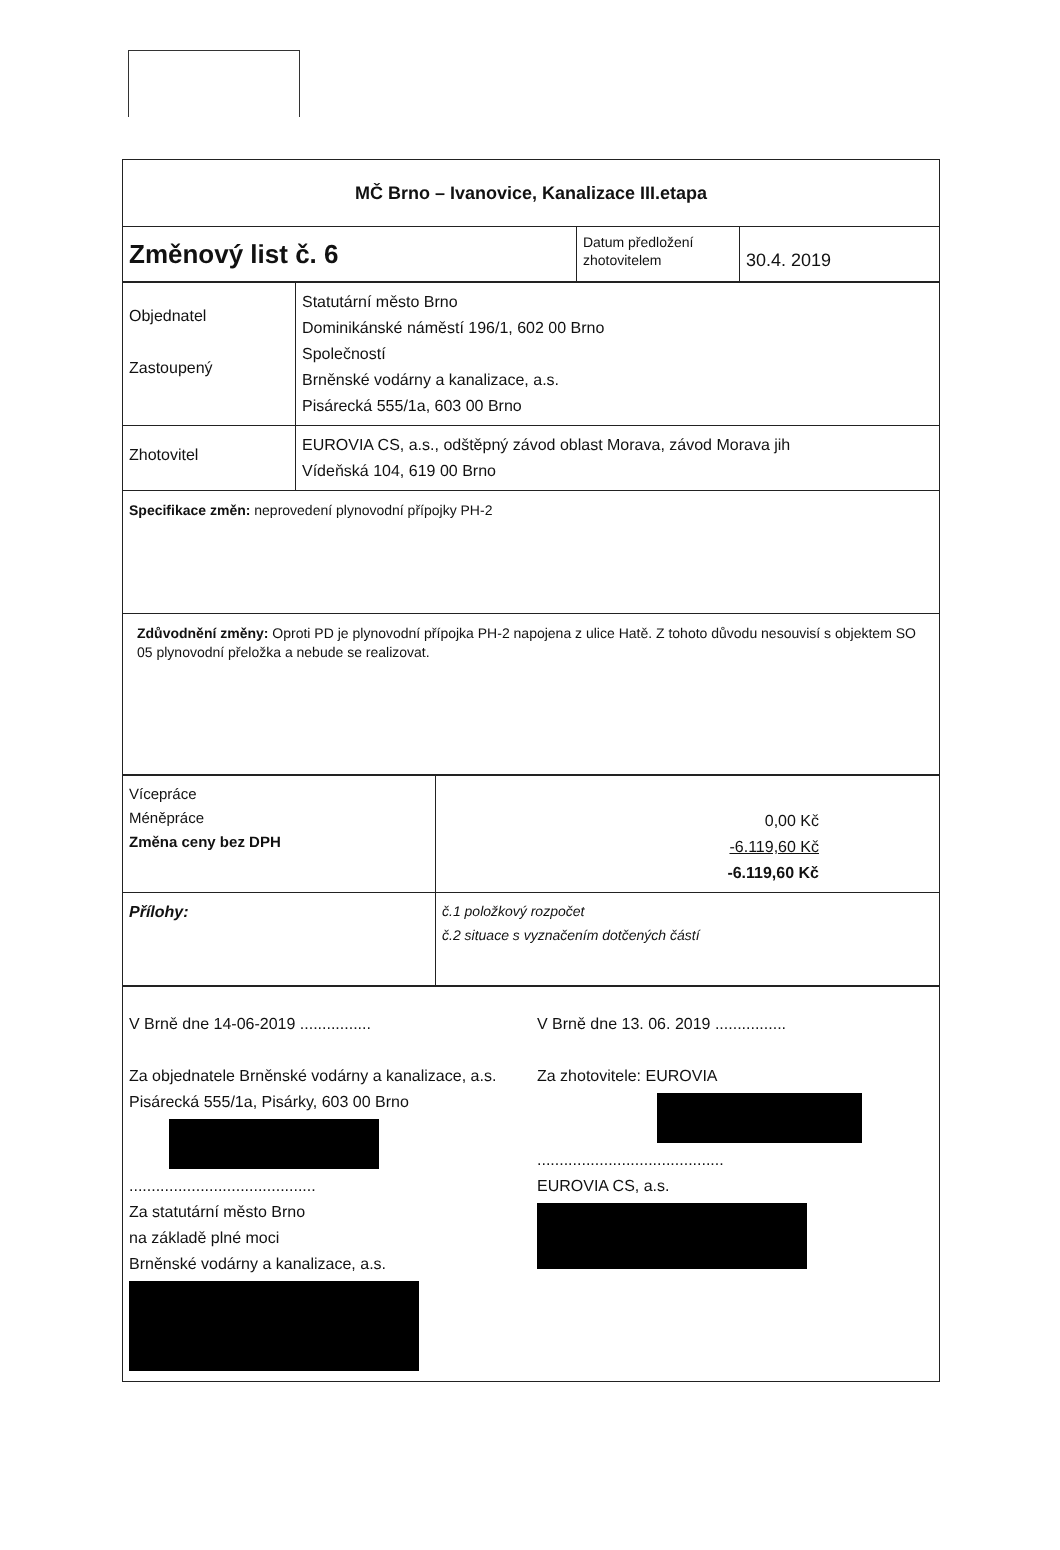| MČ Brno – Ivanovice, Kanalizace III.etapa | | |
| Změnový list č. 6 | Datum předložení zhotovitelem | 30.4. 2019 |
| Objednatel Zastoupený | Statutární město Brno Dominikánské náměstí 196/1, 602 00 Brno Společností Brněnské vodárny a kanalizace, a.s. Pisárecká 555/1a, 603 00 Brno |
| Zhotovitel | EUROVIA CS, a.s., odštěpný závod oblast Morava, závod Morava jih Vídeňská 104, 619 00 Brno |
| Specifikace změn: neprovedení plynovodní přípojky PH-2 | |
| Zdůvodnění změny: Oproti PD je plynovodní přípojka PH-2 napojena z ulice Hatě. Z tohoto důvodu nesouvisí s objektem SO 05 plynovodní přeložka a nebude se realizovat. | |
| Vícepráce Méněpráce Změna ceny bez DPH | 0,00 Kč -6.119,60 Kč -6.119,60 Kč |
| Přílohy: | č.1 položkový rozpočet č.2 situace s vyznačením dotčených částí |
| V Brně dne 14-06-2019 ................ Za objednatele Brněnské vodárny a kanalizace, a.s. Pisárecká 555/1a, Pisárky, 603 00 Brno .......................................... Za statutární město Brno na základě plné moci Brněnské vodárny a kanalizace, a.s. | V Brně dne 13. 06. 2019 ................ Za zhotovitele: EUROVIA .......................................... EUROVIA CS, a.s. |